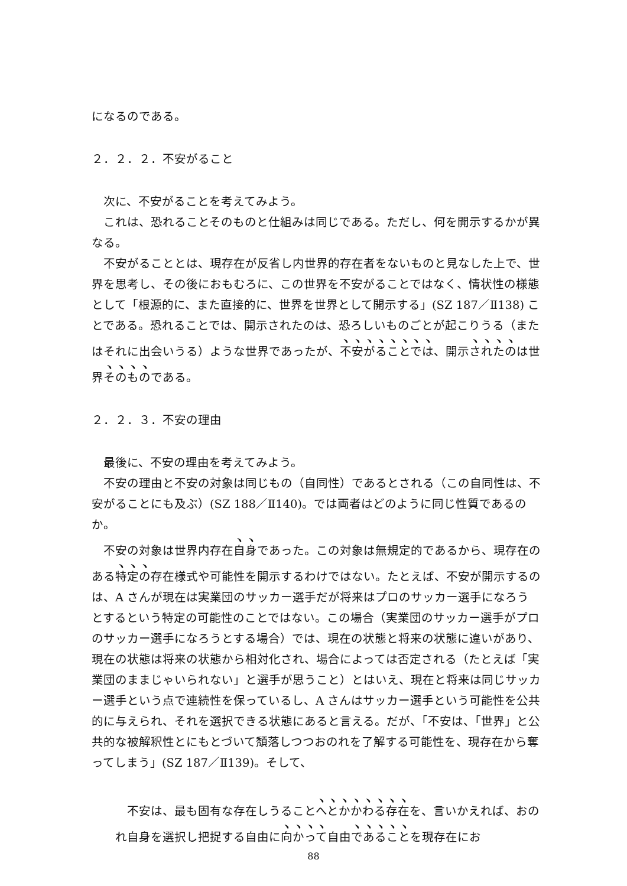になるのである。
２．２．２．不安がること
次に、不安がることを考えてみよう。
これは、恐れることそのものと仕組みは同じである。ただし、何を開示するかが異なる。
不安がることとは、現存在が反省し内世界的存在者をないものと見なした上で、世界を思考し、その後におもむろに、この世界を不安がることではなく、情状性の様態として「根源的に、また直接的に、世界を世界として開示する」(SZ 187／Ⅱ138) ことである。恐れることでは、開示されたのは、恐ろしいものごとが起こりうる（またはそれに出会いうる）ような世界であったが、不安がることでは、開示されたのは世界そのものである。
２．２．３．不安の理由
最後に、不安の理由を考えてみよう。
不安の理由と不安の対象は同じもの（自同性）であるとされる（この自同性は、不安がることにも及ぶ）(SZ 188／Ⅱ140)。では両者はどのように同じ性質であるのか。
不安の対象は世界内存在自身であった。この対象は無規定的であるから、現存在のある特定の存在様式や可能性を開示するわけではない。たとえば、不安が開示するのは、A さんが現在は実業団のサッカー選手だが将来はプロのサッカー選手になろうとするという特定の可能性のことではない。この場合（実業団のサッカー選手がプロのサッカー選手になろうとする場合）では、現在の状態と将来の状態に違いがあり、現在の状態は将来の状態から相対化され、場合によっては否定される（たとえば「実業団のままじゃいられない」と選手が思うこと）とはいえ、現在と将来は同じサッカー選手という点で連続性を保っているし、A さんはサッカー選手という可能性を公共的に与えられ、それを選択できる状態にあると言える。だが、「不安は、「世界」と公共的な被解釈性とにもとづいて頽落しつつおのれを了解する可能性を、現存在から奪ってしまう」(SZ 187／Ⅱ139)。そして、
不安は、最も固有な存在しうることへとかかわる存在を、言いかえれば、おのれ自身を選択し把捉する自由に向かって自由であることを現存在にお
88